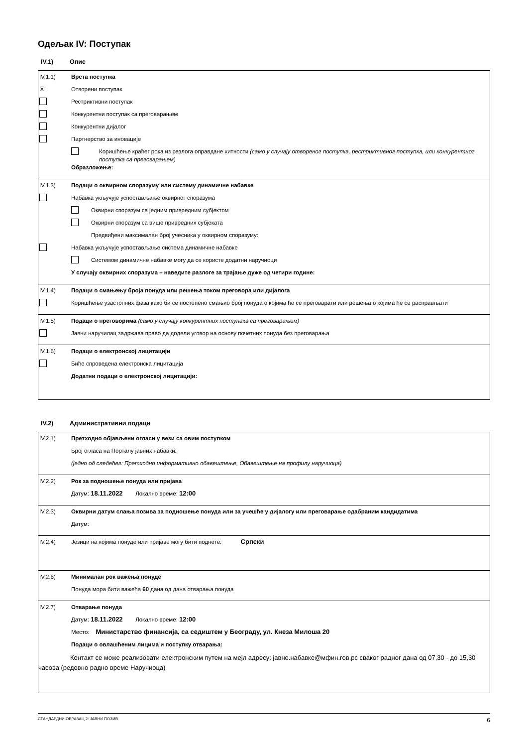Одељак IV: Поступак
IV.1) Опис
IV.1.1) Врста поступка
☒
Отворени поступак
Рестриктивни поступак
Конкурентни поступак са преговарањем
Конкурентни дијалог
Партнерство за иновације
Коришћење краћег рока из разлога оправдане хитности (само у случају отвореног поступка, рестриктивног поступка, или конкурентног поступка са преговарањем)
Образложење:
IV.1.3) Подаци о оквирном споразуму или систему динамичне набавке
Набавка укључује успостављање оквирног споразума
Оквирни споразум са једним привредним субјектом
Оквирни споразум са више привредних субјеката
Предвиђени максималан број учесника у оквирном споразуму:
Набавка укључује успостављање система динамичне набавке
Системом динамичне набавке могу да се користе додатни наручиоци
У случају оквирних споразума – наведите разлоге за трајање дуже од четири године:
IV.1.4) Подаци о смањењу броја понуда или решења током преговора или дијалога
Коришћење узастопних фаза како би се постепено смањио број понуда о којима ће се преговарати или решења о којима ће се расправљати
IV.1.5) Подаци о преговорима (само у случају конкурентних поступака са преговарањем)
Јавни наручилац задржава право да додели уговор на основу почетних понуда без преговарања
IV.1.6) Подаци о електронској лицитацији
Биће спроведена електронска лицитација
Додатни подаци о електронској лицитацији:
IV.2) Административни подаци
IV.2.1) Претходно објављени огласи у вези са овим поступком
Број огласа на Порталу јавних набавки:
(једно од следећег: Претходно информативно обавештење, Обавештење на профилу наручиоца)
IV.2.2) Рок за подношење понуда или пријава
Датум: 18.11.2022 Локално време: 12:00
IV.2.3) Оквирни датум слања позива за подношење понуда или за учешће у дијалогу или преговарање одабраним кандидатима
Датум:
IV.2.4) Језици на којима понуде или пријаве могу бити поднете: Српски
IV.2.6) Минималан рок важења понуде
Понуда мора бити важећа 60 дана од дана отварања понуда
IV.2.7) Отварање понуда
Датум: 18.11.2022 Локално време: 12:00
Место: Министарство финансија, са седиштем у Београду, ул. Кнеза Милоша 20
Подаци о овлашћеним лицима и поступку отварања:
Контакт се може реализовати електронским путем на мејл адресу: јавне.набавке@мфин.гов.рс сваког радног дана од 07,30 - до 15,30 часова (редовно радно време Наручиоца)
СТАНДАРДНИ ОБРАЗАЦ 2: ЈАВНИ ПОЗИВ 6